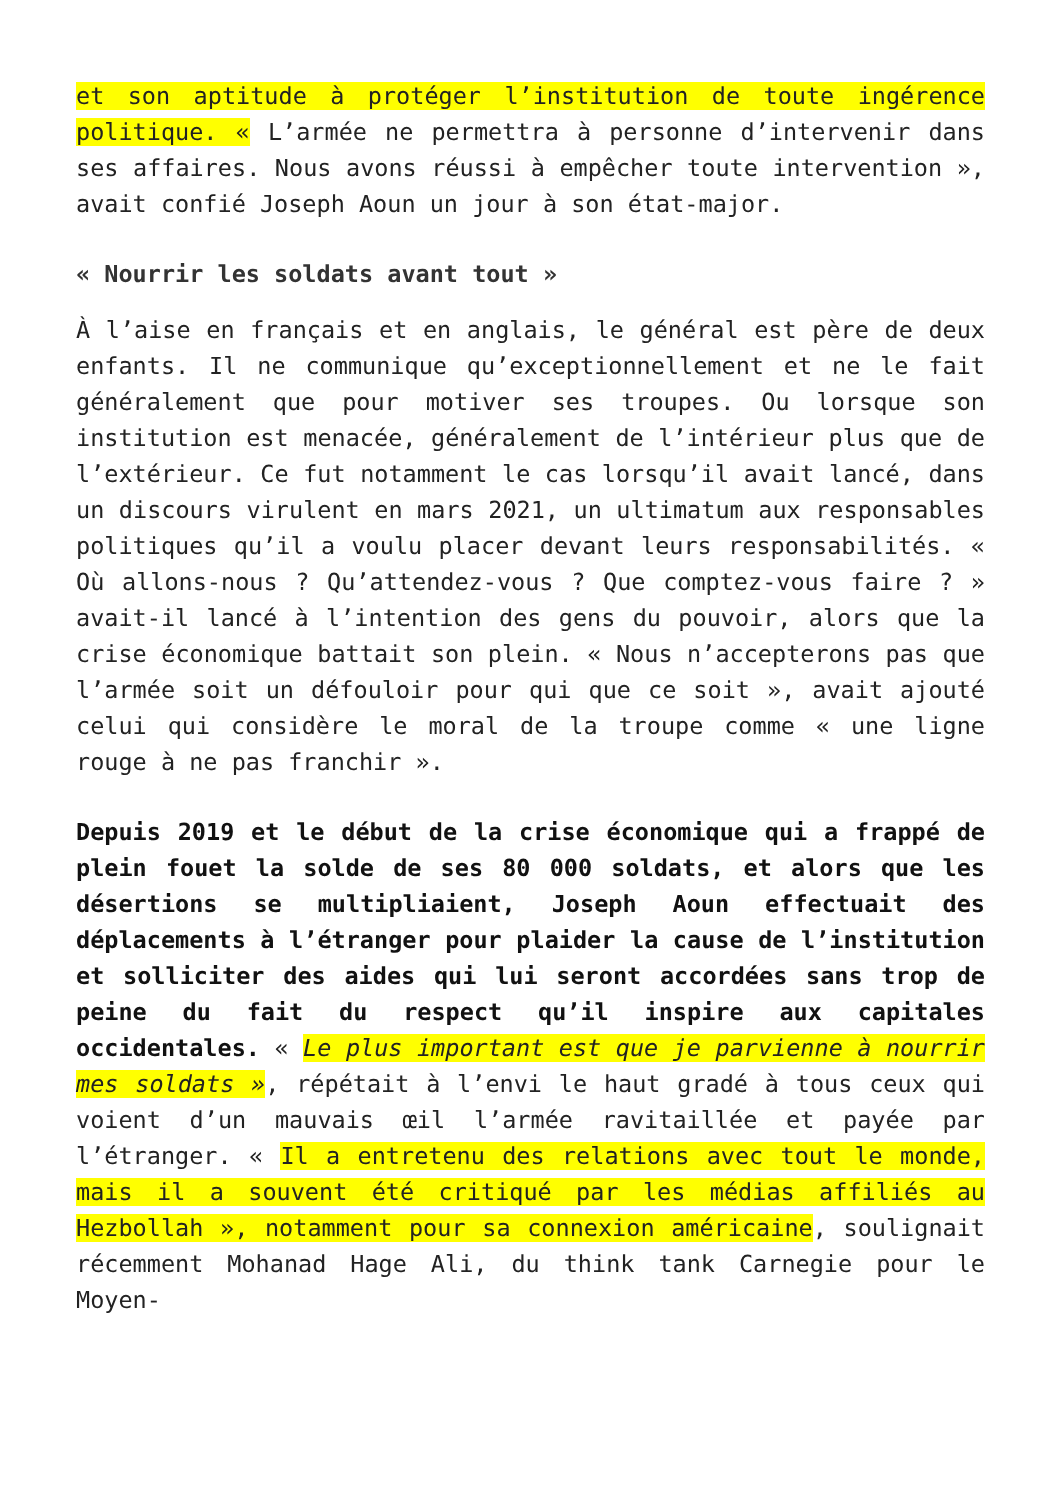et son aptitude à protéger l’institution de toute ingérence politique. « L’armée ne permettra à personne d’intervenir dans ses affaires. Nous avons réussi à empêcher toute intervention », avait confié Joseph Aoun un jour à son état-major.
« Nourrir les soldats avant tout »
À l’aise en français et en anglais, le général est père de deux enfants. Il ne communique qu’exceptionnellement et ne le fait généralement que pour motiver ses troupes. Ou lorsque son institution est menacée, généralement de l’intérieur plus que de l’extérieur. Ce fut notamment le cas lorsqu’il avait lancé, dans un discours virulent en mars 2021, un ultimatum aux responsables politiques qu’il a voulu placer devant leurs responsabilités. « Où allons-nous ? Qu’attendez-vous ? Que comptez-vous faire ? » avait-il lancé à l’intention des gens du pouvoir, alors que la crise économique battait son plein. « Nous n’accepterons pas que l’armée soit un défouloir pour qui que ce soit », avait ajouté celui qui considère le moral de la troupe comme « une ligne rouge à ne pas franchir ».
Depuis 2019 et le début de la crise économique qui a frappé de plein fouet la solde de ses 80 000 soldats, et alors que les désertions se multipliaient, Joseph Aoun effectuait des déplacements à l’étranger pour plaider la cause de l’institution et solliciter des aides qui lui seront accordées sans trop de peine du fait du respect qu’il inspire aux capitales occidentales. « Le plus important est que je parvienne à nourrir mes soldats », répétait à l’envi le haut gradé à tous ceux qui voient d’un mauvais œil l’armée ravitaillée et payée par l’étranger. « Il a entretenu des relations avec tout le monde, mais il a souvent été critiqué par les médias affiliés au Hezbollah », notamment pour sa connexion américaine, soulignait récemment Mohanad Hage Ali, du think tank Carnegie pour le Moyen-